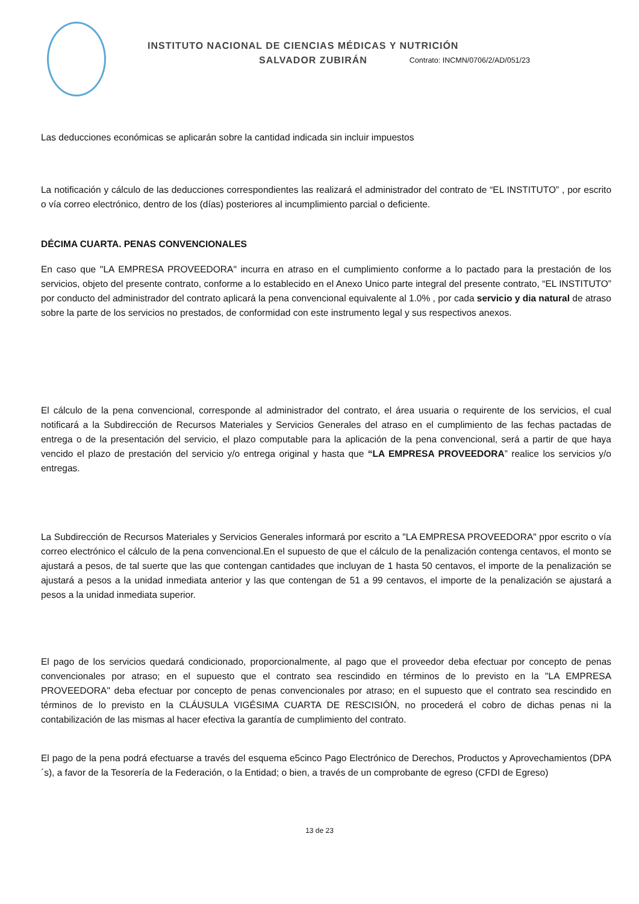INSTITUTO NACIONAL DE CIENCIAS MÉDICAS Y NUTRICIÓN
SALVADOR ZUBIRÁN Contrato: INCMN/0706/2/AD/051/23
Las deducciones económicas se aplicarán sobre la cantidad indicada sin incluir impuestos
La notificación y cálculo de las deducciones correspondientes las realizará el administrador del contrato de “EL INSTITUTO” , por escrito o vía correo electrónico, dentro de los (días) posteriores al incumplimiento parcial o deficiente.
DÉCIMA CUARTA. PENAS CONVENCIONALES
En caso que "LA EMPRESA PROVEEDORA" incurra en atraso en el cumplimiento conforme a lo pactado para la prestación de los servicios, objeto del presente contrato, conforme a lo establecido en el Anexo Unico parte integral del presente contrato, “EL INSTITUTO” por conducto del administrador del contrato aplicará la pena convencional equivalente al 1.0% , por cada servicio y dia natural de atraso sobre la parte de los servicios no prestados, de conformidad con este instrumento legal y sus respectivos anexos.
El cálculo de la pena convencional, corresponde al administrador del contrato, el área usuaria o requirente de los servicios, el cual notificará a la Subdirección de Recursos Materiales y Servicios Generales del atraso en el cumplimiento de las fechas pactadas de entrega o de la presentación del servicio, el plazo computable para la aplicación de la pena convencional, será a partir de que haya vencido el plazo de prestación del servicio y/o entrega original y hasta que “LA EMPRESA PROVEEDORA” realice los servicios y/o entregas.
La Subdirección de Recursos Materiales y Servicios Generales informará por escrito a "LA EMPRESA PROVEEDORA" ppor escrito o vía correo electrónico el cálculo de la pena convencional.En el supuesto de que el cálculo de la penalización contenga centavos, el monto se ajustará a pesos, de tal suerte que las que contengan cantidades que incluyan de 1 hasta 50 centavos, el importe de la penalización se ajustará a pesos a la unidad inmediata anterior y las que contengan de 51 a 99 centavos, el importe de la penalización se ajustará a pesos a la unidad inmediata superior.
El pago de los servicios quedará condicionado, proporcionalmente, al pago que el proveedor deba efectuar por concepto de penas convencionales por atraso; en el supuesto que el contrato sea rescindido en términos de lo previsto en la "LA EMPRESA PROVEEDORA" deba efectuar por concepto de penas convencionales por atraso; en el supuesto que el contrato sea rescindido en términos de lo previsto en la CLÁUSULA VIGÉSIMA CUARTA DE RESCISIÓN, no procederá el cobro de dichas penas ni la contabilización de las mismas al hacer efectiva la garantía de cumplimiento del contrato.
El pago de la pena podrá efectuarse a través del esquema e5cinco Pago Electrónico de Derechos, Productos y Aprovechamientos (DPA´s), a favor de la Tesorería de la Federación, o la Entidad; o bien, a través de un comprobante de egreso (CFDI de Egreso)
13 de 23